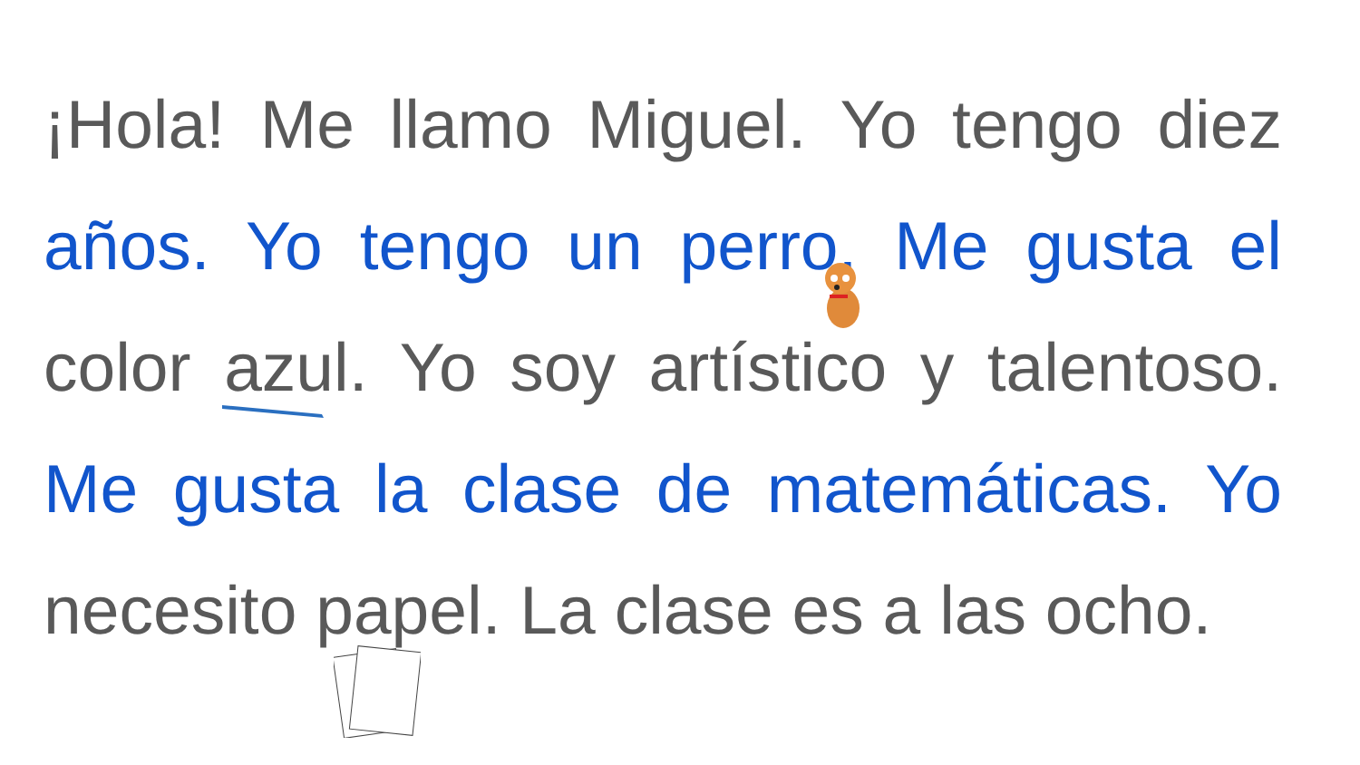¡Hola! Me llamo Miguel. Yo tengo diez años. Yo tengo un perro. Me gusta el color azul. Yo soy artístico y talentoso. Me gusta la clase de matemáticas. Yo necesito papel. La clase es a las ocho.